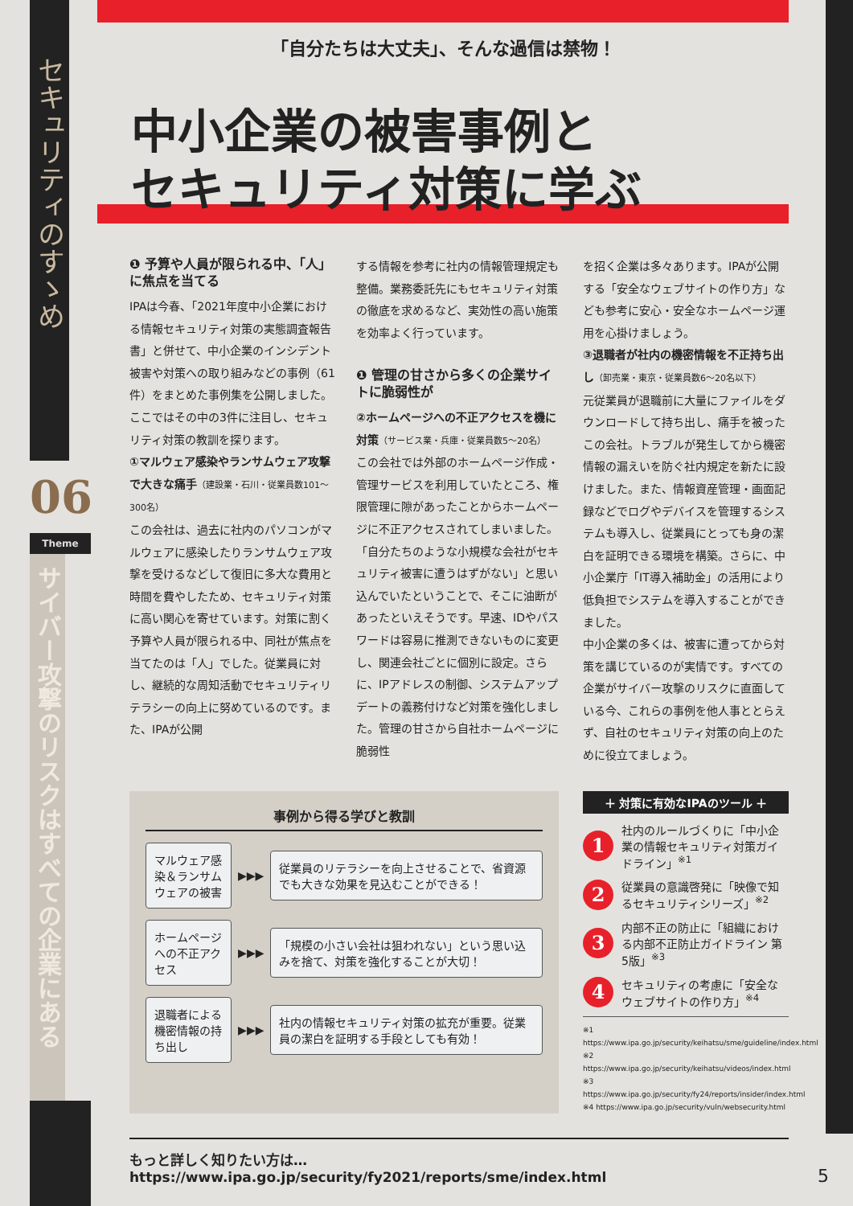セキュリティのすゝめ
06
Theme
サイバー攻撃のリスクはすべての企業にある
「自分たちは大丈夫」、そんな過信は禁物！
中小企業の被害事例と
セキュリティ対策に学ぶ
❶ 予算や人員が限られる中、「人」に焦点を当てる
IPAは今春、「2021年度中小企業における情報セキュリティ対策の実態調査報告書」と併せて、中小企業のインシデント被害や対策への取り組みなどの事例（61件）をまとめた事例集を公開しました。ここではその中の3件に注目し、セキュリティ対策の教訓を探ります。
①マルウェア感染やランサムウェア攻撃で大きな痛手（建設業・石川・従業員数101～300名）
この会社は、過去に社内のパソコンがマルウェアに感染したりランサムウェア攻撃を受けるなどして復旧に多大な費用と時間を費やしたため、セキュリティ対策に高い関心を寄せています。対策に割く予算や人員が限られる中、同社が焦点を当てたのは「人」でした。従業員に対し、継続的な周知活動でセキュリティリテラシーの向上に努めているのです。また、IPAが公開
する情報を参考に社内の情報管理規定も整備。業務委託先にもセキュリティ対策の徹底を求めるなど、実効性の高い施策を効率よく行っています。
❶ 管理の甘さから多くの企業サイトに脆弱性が
②ホームページへの不正アクセスを機に対策（サービス業・兵庫・従業員数5～20名）
この会社では外部のホームページ作成・管理サービスを利用していたところ、権限管理に隙があったことからホームページに不正アクセスされてしまいました。「自分たちのような小規模な会社がセキュリティ被害に遭うはずがない」と思い込んでいたということで、そこに油断があったといえそうです。早速、IDやパスワードは容易に推測できないものに変更し、関連会社ごとに個別に設定。さらに、IPアドレスの制御、システムアップデートの義務付けなど対策を強化しました。管理の甘さから自社ホームページに脆弱性
を招く企業は多々あります。IPAが公開する「安全なウェブサイトの作り方」なども参考に安心・安全なホームページ運用を心掛けましょう。
③退職者が社内の機密情報を不正持ち出し（卸売業・東京・従業員数6～20名以下）
元従業員が退職前に大量にファイルをダウンロードして持ち出し、痛手を被ったこの会社。トラブルが発生してから機密情報の漏えいを防ぐ社内規定を新たに設けました。また、情報資産管理・画面記録などでログやデバイスを管理するシステムも導入し、従業員にとっても身の潔白を証明できる環境を構築。さらに、中小企業庁「IT導入補助金」の活用により低負担でシステムを導入することができました。
中小企業の多くは、被害に遭ってから対策を講じているのが実情です。すべての企業がサイバー攻撃のリスクに直面している今、これらの事例を他人事ととらえず、自社のセキュリティ対策の向上のために役立てましょう。
事例から得る学びと教訓
マルウェア感染＆ランサムウェアの被害
▶▶▶
従業員のリテラシーを向上させることで、省資源でも大きな効果を見込むことができる！
ホームページへの不正アクセス
▶▶▶
「規模の小さい会社は狙われない」という思い込みを捨て、対策を強化することが大切！
退職者による機密情報の持ち出し
▶▶▶
社内の情報セキュリティ対策の拡充が重要。従業員の潔白を証明する手段としても有効！
＋ 対策に有効なIPAのツール ＋
1 社内のルールづくりに「中小企業の情報セキュリティ対策ガイドライン」<sup>※1</sup>
2 従業員の意識啓発に「映像で知るセキュリティシリーズ」<sup>※2</sup>
3 内部不正の防止に「組織における内部不正防止ガイドライン 第5版」<sup>※3</sup>
4 セキュリティの考慮に「安全なウェブサイトの作り方」<sup>※4</sup>
※1 https://www.ipa.go.jp/security/keihatsu/sme/guideline/index.html
※2 https://www.ipa.go.jp/security/keihatsu/videos/index.html
※3 https://www.ipa.go.jp/security/fy24/reports/insider/index.html
※4 https://www.ipa.go.jp/security/vuln/websecurity.html
もっと詳しく知りたい方は… https://www.ipa.go.jp/security/fy2021/reports/sme/index.html
5